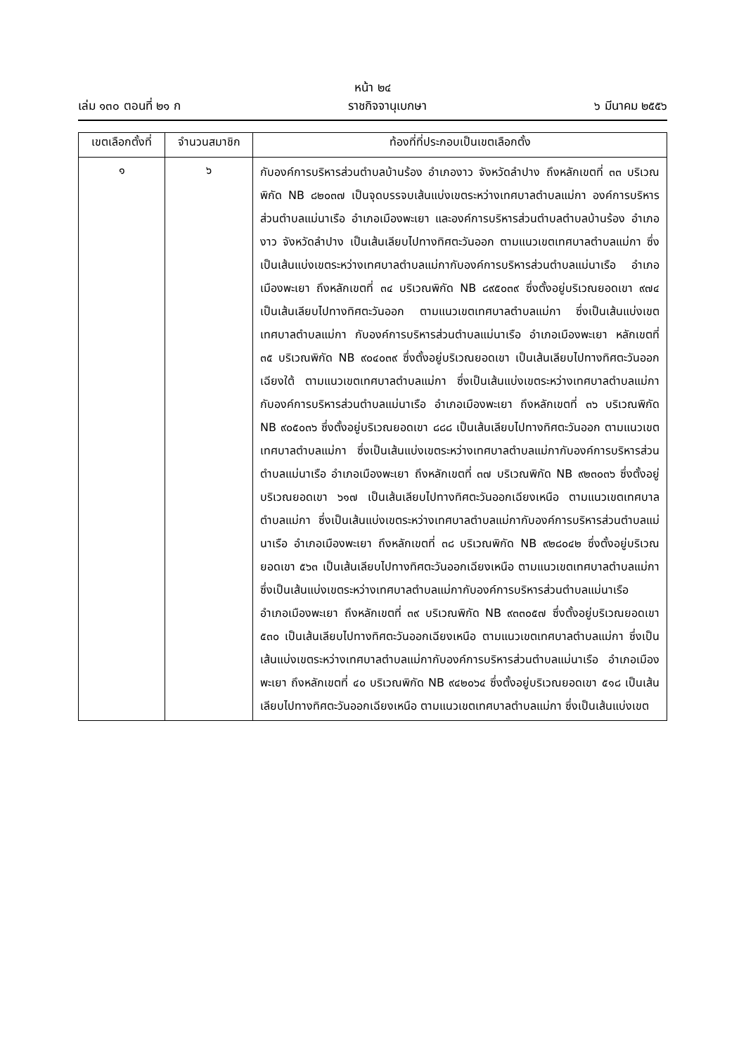หน้า ๒๔
เล่ม ๑๓๐ ตอนที่ ๒๑ ก ราชกิจจานุเบกษา ๖ มีนาคม ๒๕๕๖
| เขตเลือกตั้งที่ | จำนวนสมาชิก | ท้องที่ที่ประกอบเป็นเขตเลือกตั้ง |
| --- | --- | --- |
| ๑ | ๖ | กับองค์การบริหารส่วนตำบลบ้านร้อง อำเภองาว จังหวัดลำปาง ถึงหลักเขตที่ ๓๓ บริเวณพิกัด NB ๘๒๐๓๗ เป็นจุดบรรจบเส้นแบ่งเขตระหว่างเทศบาลตำบลแม่กา องค์การบริหารส่วนตำบลแม่นาเรือ อำเภอเมืองพะเยา และองค์การบริหารส่วนตำบลตำบลบ้านร้อง อำเภองาว จังหวัดลำปาง เป็นเส้นเลียบไปทางทิศตะวันออก ตามแนวเขตเทศบาลตำบลแม่กา ซึ่งเป็นเส้นแบ่งเขตระหว่างเทศบาลตำบลแม่กากับองค์การบริหารส่วนตำบลแม่นาเรือ อำเภอเมืองพะเยา ถึงหลักเขตที่ ๓๔ บริเวณพิกัด NB ๘๙๕๐๓๙ ซึ่งตั้งอยู่บริเวณยอดเขา ๙๗๔ เป็นเส้นเลียบไปทางทิศตะวันออก ตามแนวเขตเทศบาลตำบลแม่กา ซึ่งเป็นเส้นแบ่งเขตเทศบาลตำบลแม่กา กับองค์การบริหารส่วนตำบลแม่นาเรือ อำเภอเมืองพะเยา หลักเขตที่ ๓๕ บริเวณพิกัด NB ๙๐๔๐๓๙ ซึ่งตั้งอยู่บริเวณยอดเขา เป็นเส้นเลียบไปทางทิศตะวันออกเฉียงใต้ ตามแนวเขตเทศบาลตำบลแม่กา ซึ่งเป็นเส้นแบ่งเขตระหว่างเทศบาลตำบลแม่กากับองค์การบริหารส่วนตำบลแม่นาเรือ อำเภอเมืองพะเยา ถึงหลักเขตที่ ๓๖ บริเวณพิกัด NB ๙๐๕๐๓๖ ซึ่งตั้งอยู่บริเวณยอดเขา ๘๘๘ เป็นเส้นเลียบไปทางทิศตะวันออก ตามแนวเขตเทศบาลตำบลแม่กา ซึ่งเป็นเส้นแบ่งเขตระหว่างเทศบาลตำบลแม่กากับองค์การบริหารส่วนตำบลแม่นาเรือ อำเภอเมืองพะเยา ถึงหลักเขตที่ ๓๗ บริเวณพิกัด NB ๙๒๓๐๓๖ ซึ่งตั้งอยู่บริเวณยอดเขา ๖๑๗ เป็นเส้นเลียบไปทางทิศตะวันออกเฉียงเหนือ ตามแนวเขตเทศบาลตำบลแม่กา ซึ่งเป็นเส้นแบ่งเขตระหว่างเทศบาลตำบลแม่กากับองค์การบริหารส่วนตำบลแม่นาเรือ อำเภอเมืองพะเยา ถึงหลักเขตที่ ๓๘ บริเวณพิกัด NB ๙๒๘๐๔๒ ซึ่งตั้งอยู่บริเวณยอดเขา ๕๖๓ เป็นเส้นเลียบไปทางทิศตะวันออกเฉียงเหนือ ตามแนวเขตเทศบาลตำบลแม่กา ซึ่งเป็นเส้นแบ่งเขตระหว่างเทศบาลตำบลแม่กากับองค์การบริหารส่วนตำบลแม่นาเรือ อำเภอเมืองพะเยา ถึงหลักเขตที่ ๓๙ บริเวณพิกัด NB ๙๓๓๐๕๗ ซึ่งตั้งอยู่บริเวณยอดเขา ๕๓๐ เป็นเส้นเลียบไปทางทิศตะวันออกเฉียงเหนือ ตามแนวเขตเทศบาลตำบลแม่กา ซึ่งเป็นเส้นแบ่งเขตระหว่างเทศบาลตำบลแม่กากับองค์การบริหารส่วนตำบลแม่นาเรือ อำเภอเมืองพะเยา ถึงหลักเขตที่ ๔๐ บริเวณพิกัด NB ๙๔๒๐๖๔ ซึ่งตั้งอยู่บริเวณยอดเขา ๕๑๘ เป็นเส้นเลียบไปทางทิศตะวันออกเฉียงเหนือ ตามแนวเขตเทศบาลตำบลแม่กา ซึ่งเป็นเส้นแบ่งเขต |